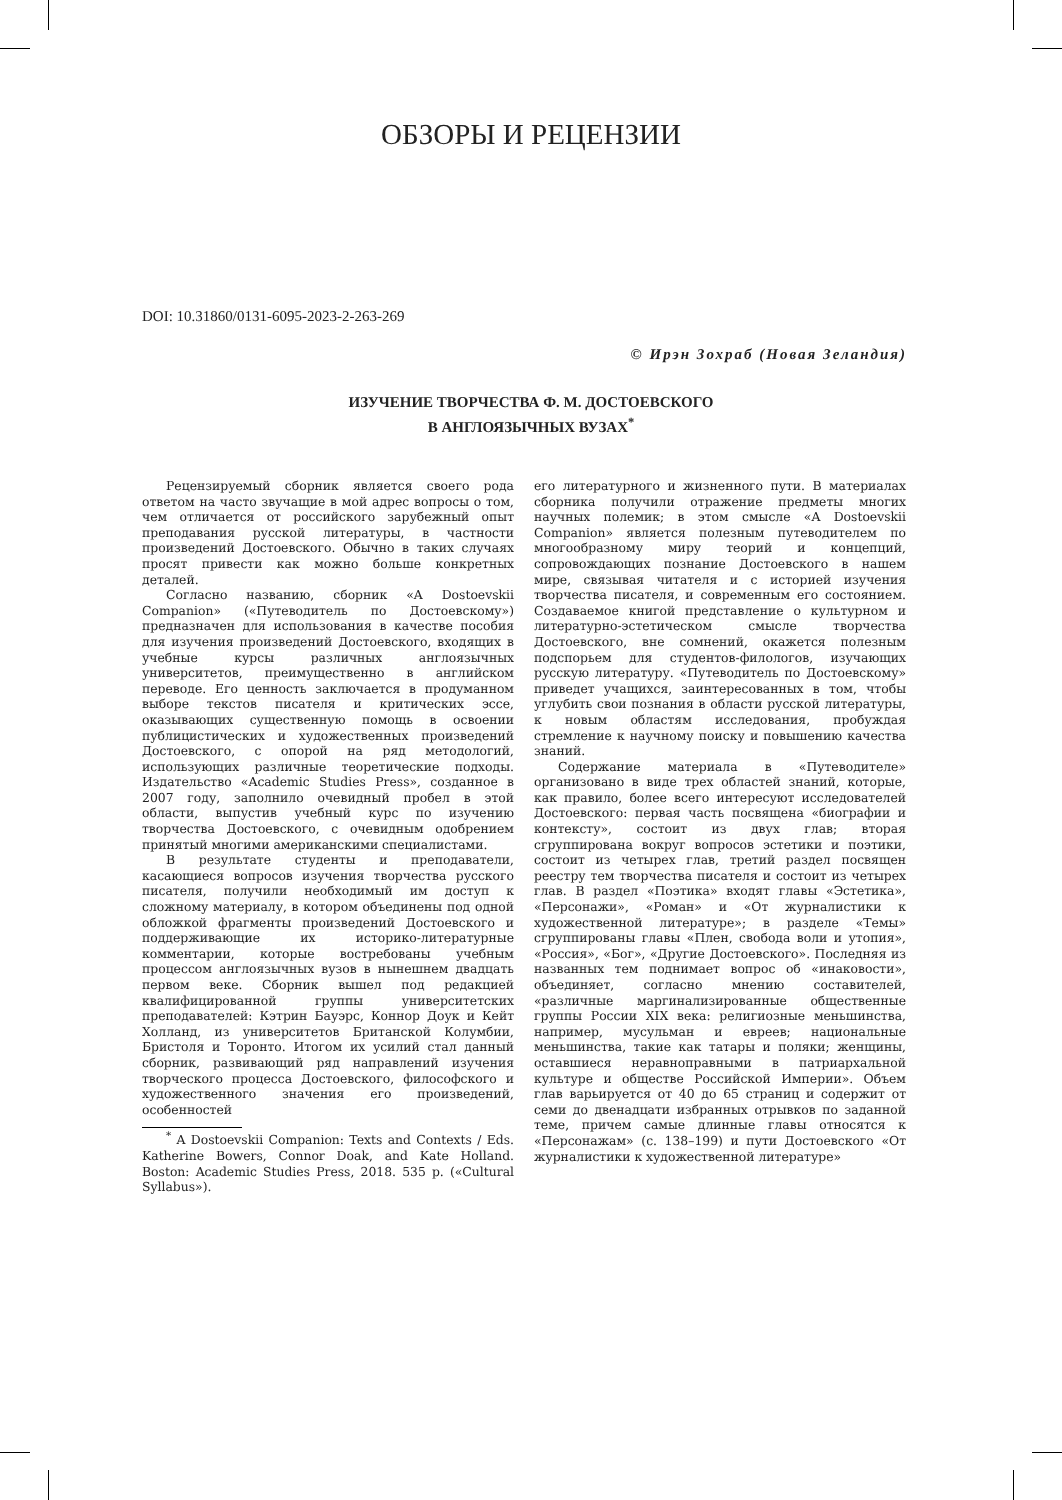ОБЗОРЫ И РЕЦЕНЗИИ
DOI: 10.31860/0131-6095-2023-2-263-269
© Ирэн Зохраб (Новая Зеландия)
ИЗУЧЕНИЕ ТВОРЧЕСТВА Ф. М. ДОСТОЕВСКОГО
В АНГЛОЯЗЫЧНЫХ ВУЗАХ<sup>*</sup>
Рецензируемый сборник является своего рода ответом на часто звучащие в мой адрес вопросы о том, чем отличается от российского зарубежный опыт преподавания русской литературы, в частности произведений Достоевского. Обычно в таких случаях просят привести как можно больше конкретных деталей.
Согласно названию, сборник «A Dostoevskii Companion» («Путеводитель по Достоевскому») предназначен для использования в качестве пособия для изучения произведений Достоевского, входящих в учебные курсы различных англоязычных университетов, преимущественно в английском переводе. Его ценность заключается в продуманном выборе текстов писателя и критических эссе, оказывающих существенную помощь в освоении публицистических и художественных произведений Достоевского, с опорой на ряд методологий, использующих различные теоретические подходы. Издательство «Academic Studies Press», созданное в 2007 году, заполнило очевидный пробел в этой области, выпустив учебный курс по изучению творчества Достоевского, с очевидным одобрением принятый многими американскими специалистами.
В результате студенты и преподаватели, касающиеся вопросов изучения творчества русского писателя, получили необходимый им доступ к сложному материалу, в котором объединены под одной обложкой фрагменты произведений Достоевского и поддерживающие их историко-литературные комментарии, которые востребованы учебным процессом англоязычных вузов в нынешнем двадцать первом веке. Сборник вышел под редакцией квалифицированной группы университетских преподавателей: Кэтрин Бауэрс, Коннор Доук и Кейт Холланд, из университетов Британской Колумбии, Бристоля и Торонто. Итогом их усилий стал данный сборник, развивающий ряд направлений изучения творческого процесса Достоевского, философского и художественного значения его произведений, особенностей
<sup>*</sup> A Dostoevskii Companion: Texts and Contexts / Eds. Katherine Bowers, Connor Doak, and Kate Holland. Boston: Academic Studies Press, 2018. 535 p. («Cultural Syllabus»).
его литературного и жизненного пути. В материалах сборника получили отражение предметы многих научных полемик; в этом смысле «A Dostoevskii Companion» является полезным путеводителем по многообразному миру теорий и концепций, сопровождающих познание Достоевского в нашем мире, связывая читателя и с историей изучения творчества писателя, и современным его состоянием. Создаваемое книгой представление о культурном и литературно-эстетическом смысле творчества Достоевского, вне сомнений, окажется полезным подспорьем для студентов-филологов, изучающих русскую литературу. «Путеводитель по Достоевскому» приведет учащихся, заинтересованных в том, чтобы углубить свои познания в области русской литературы, к новым областям исследования, пробуждая стремление к научному поиску и повышению качества знаний.
Содержание материала в «Путеводителе» организовано в виде трех областей знаний, которые, как правило, более всего интересуют исследователей Достоевского: первая часть посвящена «биографии и контексту», состоит из двух глав; вторая сгруппирована вокруг вопросов эстетики и поэтики, состоит из четырех глав, третий раздел посвящен реестру тем творчества писателя и состоит из четырех глав. В раздел «Поэтика» входят главы «Эстетика», «Персонажи», «Роман» и «От журналистики к художественной литературе»; в разделе «Темы» сгруппированы главы «Плен, свобода воли и утопия», «Россия», «Бог», «Другие Достоевского». Последняя из названных тем поднимает вопрос об «инаковости», объединяет, согласно мнению составителей, «различные маргинализированные общественные группы России XIX века: религиозные меньшинства, например, мусульман и евреев; национальные меньшинства, такие как татары и поляки; женщины, оставшиеся неравноправными в патриархальной культуре и обществе Российской Империи». Объем глав варьируется от 40 до 65 страниц и содержит от семи до двенадцати избранных отрывков по заданной теме, причем самые длинные главы относятся к «Персонажам» (с. 138–199) и пути Достоевского «От журналистики к художественной литературе»